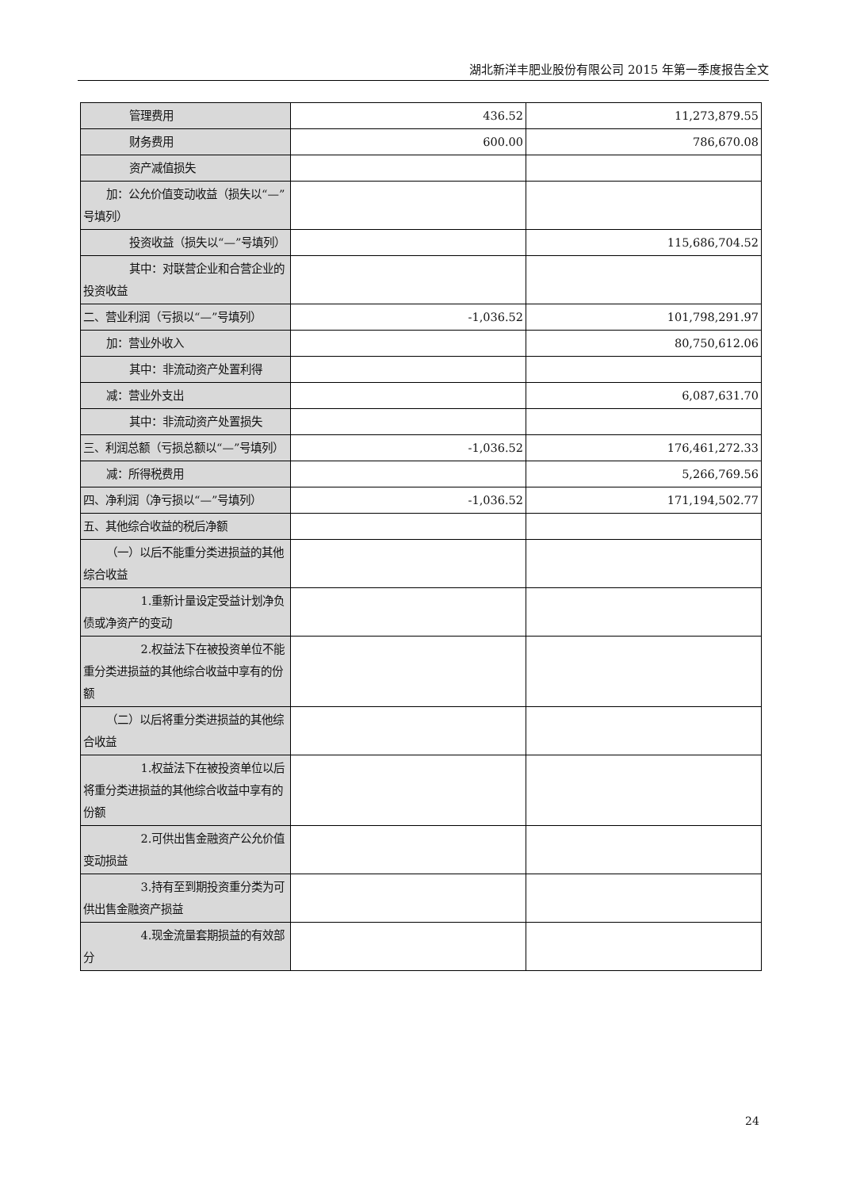湖北新洋丰肥业股份有限公司 2015 年第一季度报告全文
| 管理费用 | 436.52 | 11,273,879.55 |
| 财务费用 | 600.00 | 786,670.08 |
| 资产减值损失 | | |
| 加：公允价值变动收益（损失以“—”号填列） | | |
| 投资收益（损失以“—”号填列） | | 115,686,704.52 |
| 其中：对联营企业和合营企业的投资收益 | | |
| 二、营业利润（亏损以“—”号填列） | -1,036.52 | 101,798,291.97 |
| 加：营业外收入 | | 80,750,612.06 |
| 其中：非流动资产处置利得 | | |
| 减：营业外支出 | | 6,087,631.70 |
| 其中：非流动资产处置损失 | | |
| 三、利润总额（亏损总额以“—”号填列） | -1,036.52 | 176,461,272.33 |
| 减：所得税费用 | | 5,266,769.56 |
| 四、净利润（净亏损以“—”号填列） | -1,036.52 | 171,194,502.77 |
| 五、其他综合收益的税后净额 | | |
| （一）以后不能重分类进损益的其他综合收益 | | |
| 1.重新计量设定受益计划净负债或净资产的变动 | | |
| 2.权益法下在被投资单位不能重分类进损益的其他综合收益中享有的份额 | | |
| （二）以后将重分类进损益的其他综合收益 | | |
| 1.权益法下在被投资单位以后将重分类进损益的其他综合收益中享有的份额 | | |
| 2.可供出售金融资产公允价值变动损益 | | |
| 3.持有至到期投资重分类为可供出售金融资产损益 | | |
| 4.现金流量套期损益的有效部分 | | |
24